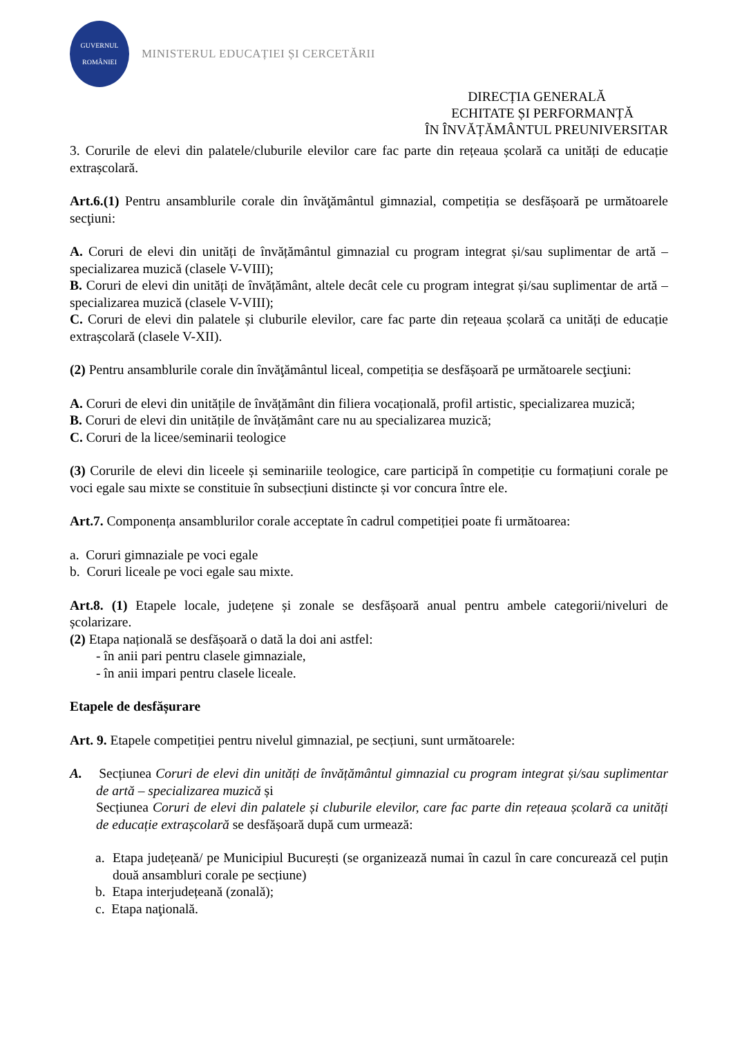GUVERNUL
ROMÂNIEI
MINISTERUL EDUCAȚIEI ȘI CERCETĂRII
DIRECȚIA GENERALĂ
ECHITATE ȘI PERFORMANȚĂ
ÎN ÎNVĂȚĂMÂNTUL PREUNIVERSITAR
3. Corurile de elevi din palatele/cluburile elevilor care fac parte din rețeaua școlară ca unități de educație extrașcolară.
Art.6.(1) Pentru ansamblurile corale din învăţământul gimnazial, competiția se desfășoară pe următoarele secţiuni:
A. Coruri de elevi din unități de învățământul gimnazial cu program integrat și/sau suplimentar de artă – specializarea muzică (clasele V-VIII);
B. Coruri de elevi din unități de învățământ, altele decât cele cu program integrat și/sau suplimentar de artă – specializarea muzică (clasele V-VIII);
C. Coruri de elevi din palatele și cluburile elevilor, care fac parte din rețeaua școlară ca unități de educație extrașcolară (clasele V-XII).
(2) Pentru ansamblurile corale din învăţământul liceal, competiția se desfășoară pe următoarele secţiuni:
A. Coruri de elevi din unitățile de învățământ din filiera vocațională, profil artistic, specializarea muzică;
B. Coruri de elevi din unitățile de învățământ care nu au specializarea muzică;
C. Coruri de la licee/seminarii teologice
(3) Corurile de elevi din liceele și seminariile teologice, care participă în competiție cu formațiuni corale pe voci egale sau mixte se constituie în subsecțiuni distincte și vor concura între ele.
Art.7. Componența ansamblurilor corale acceptate în cadrul competiției poate fi următoarea:
a. Coruri gimnaziale pe voci egale
b. Coruri liceale pe voci egale sau mixte.
Art.8. (1) Etapele locale, județene și zonale se desfășoară anual pentru ambele categorii/niveluri de școlarizare.
(2) Etapa națională se desfășoară o dată la doi ani astfel:
- în anii pari pentru clasele gimnaziale,
- în anii impari pentru clasele liceale.
Etapele de desfășurare
Art. 9. Etapele competiției pentru nivelul gimnazial, pe secțiuni, sunt următoarele:
A. Secțiunea Coruri de elevi din unități de învățământul gimnazial cu program integrat și/sau suplimentar de artă – specializarea muzică și
Secțiunea Coruri de elevi din palatele și cluburile elevilor, care fac parte din rețeaua școlară ca unități de educație extrașcolară se desfășoară după cum urmează:
a. Etapa județeană/ pe Municipiul București (se organizează numai în cazul în care concurează cel puțin două ansambluri corale pe secțiune)
b. Etapa interjudețeană (zonală);
c. Etapa naţională.